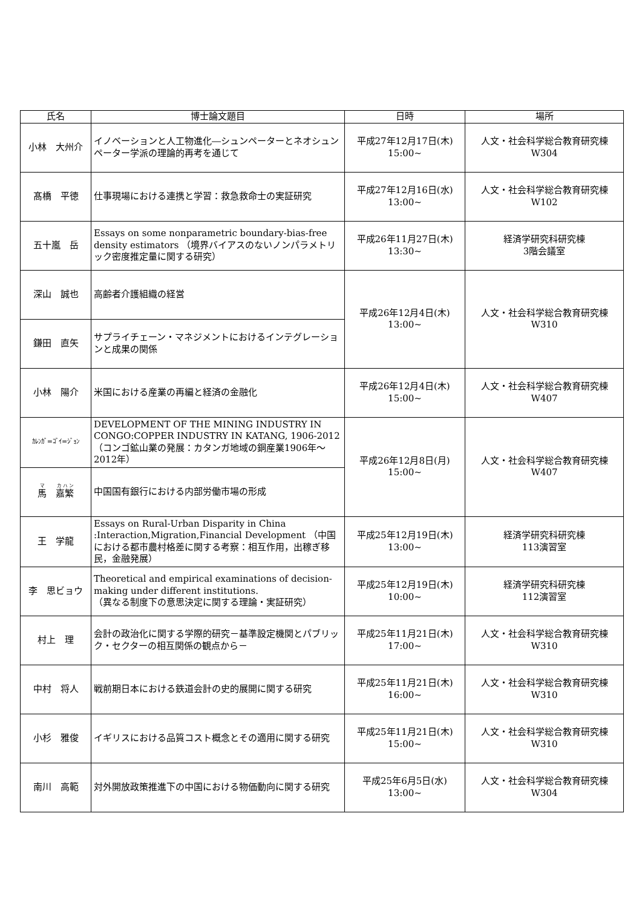| 氏名 | 博士論文題目 | 日時 | 場所 |
| --- | --- | --- | --- |
| 小林 大州介 | イノベーションと人工物進化―シュンペーターとネオシュンペーター学派の理論的再考を通じて | 平成27年12月17日(木) 15:00~ | 人文・社会科学総合教育研究棟 W304 |
| 髙橋 平徳 | 仕事現場における連携と学習：救急救命士の実証研究 | 平成27年12月16日(水) 13:00~ | 人文・社会科学総合教育研究棟 W102 |
| 五十嵐 岳 | Essays on some nonparametric boundary-bias-free density estimators （境界バイアスのないノンパラメトリック密度推定量に関する研究） | 平成26年11月27日(木) 13:30~ | 経済学研究科研究棟 3階会議室 |
| 深山 誠也 | 高齢者介護組織の経営 | 平成26年12月4日(木) 13:00~ | 人文・社会科学総合教育研究棟 W310 |
| 鎌田 直矢 | サプライチェーン・マネジメントにおけるインテグレーションと成果の関係 | | |
| 小林 陽介 | 米国における産業の再編と経済の金融化 | 平成26年12月4日(木) 15:00~ | 人文・社会科学総合教育研究棟 W407 |
| ｶﾚﾝｶﾞ=ｺﾞｲ=ｼﾞｮﾝ | DEVELOPMENT OF THE MINING INDUSTRY IN CONGO:COPPER INDUSTRY IN KATANG, 1906-2012 （コンゴ鉱山業の発展：カタンガ地域の銅産業1906年～2012年） | 平成26年12月8日(月) 15:00~ | 人文・社会科学総合教育研究棟 W407 |
| 馬 嘉繁 | 中国国有銀行における内部労働市場の形成 | | |
| 王 学龍 | Essays on Rural-Urban Disparity in China :Interaction,Migration,Financial Development （中国における都市農村格差に関する考察：相互作用，出稼ぎ移民，金融発展） | 平成25年12月19日(木) 13:00~ | 経済学研究科研究棟 113演習室 |
| 李 思ビョウ | Theoretical and empirical examinations of decision-making under different institutions. （異なる制度下の意思決定に関する理論・実証研究） | 平成25年12月19日(木) 10:00~ | 経済学研究科研究棟 112演習室 |
| 村上 理 | 会計の政治化に関する学際的研究－基準設定機関とパブリック・セクターの相互関係の観点から－ | 平成25年11月21日(木) 17:00~ | 人文・社会科学総合教育研究棟 W310 |
| 中村 将人 | 戦前期日本における鉄道会計の史的展開に関する研究 | 平成25年11月21日(木) 16:00~ | 人文・社会科学総合教育研究棟 W310 |
| 小杉 雅俊 | イギリスにおける品質コスト概念とその適用に関する研究 | 平成25年11月21日(木) 15:00~ | 人文・社会科学総合教育研究棟 W310 |
| 南川 高範 | 対外開放政策推進下の中国における物価動向に関する研究 | 平成25年6月5日(水) 13:00~ | 人文・社会科学総合教育研究棟 W304 |